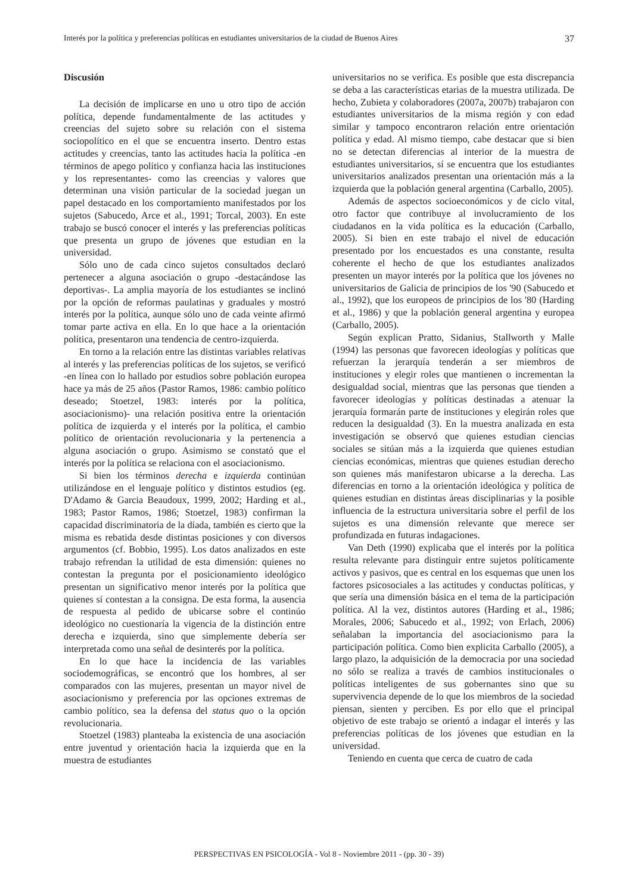Interés por la política y preferencias políticas en estudiantes universitarios de la ciudad de Buenos Aires 37
Discusión
La decisión de implicarse en uno u otro tipo de acción política, depende fundamentalmente de las actitudes y creencias del sujeto sobre su relación con el sistema sociopolítico en el que se encuentra inserto. Dentro estas actitudes y creencias, tanto las actitudes hacia la política -en términos de apego político y confianza hacia las instituciones y los representantes- como las creencias y valores que determinan una visión particular de la sociedad juegan un papel destacado en los comportamiento manifestados por los sujetos (Sabucedo, Arce et al., 1991; Torcal, 2003). En este trabajo se buscó conocer el interés y las preferencias políticas que presenta un grupo de jóvenes que estudian en la universidad.
Sólo uno de cada cinco sujetos consultados declaró pertenecer a alguna asociación o grupo -destacándose las deportivas-. La amplia mayoría de los estudiantes se inclinó por la opción de reformas paulatinas y graduales y mostró interés por la política, aunque sólo uno de cada veinte afirmó tomar parte activa en ella. En lo que hace a la orientación política, presentaron una tendencia de centro-izquierda.
En torno a la relación entre las distintas variables relativas al interés y las preferencias políticas de los sujetos, se verificó -en línea con lo hallado por estudios sobre población europea hace ya más de 25 años (Pastor Ramos, 1986: cambio político deseado; Stoetzel, 1983: interés por la política, asociacionismo)- una relación positiva entre la orientación política de izquierda y el interés por la política, el cambio político de orientación revolucionaria y la pertenencia a alguna asociación o grupo. Asimismo se constató que el interés por la política se relaciona con el asociacionismo.
Si bien los términos derecha e izquierda continúan utilizándose en el lenguaje político y distintos estudios (eg. D'Adamo & Garcia Beaudoux, 1999, 2002; Harding et al., 1983; Pastor Ramos, 1986; Stoetzel, 1983) confirman la capacidad discriminatoria de la díada, también es cierto que la misma es rebatida desde distintas posiciones y con diversos argumentos (cf. Bobbio, 1995). Los datos analizados en este trabajo refrendan la utilidad de esta dimensión: quienes no contestan la pregunta por el posicionamiento ideológico presentan un significativo menor interés por la política que quienes sí contestan a la consigna. De esta forma, la ausencia de respuesta al pedido de ubicarse sobre el continúo ideológico no cuestionaría la vigencia de la distinción entre derecha e izquierda, sino que simplemente debería ser interpretada como una señal de desinterés por la política.
En lo que hace la incidencia de las variables sociodemográficas, se encontró que los hombres, al ser comparados con las mujeres, presentan un mayor nivel de asociacionismo y preferencia por las opciones extremas de cambio político, sea la defensa del status quo o la opción revolucionaria.
Stoetzel (1983) planteaba la existencia de una asociación entre juventud y orientación hacia la izquierda que en la muestra de estudiantes
universitarios no se verifica. Es posible que esta discrepancia se deba a las características etarias de la muestra utilizada. De hecho, Zubieta y colaboradores (2007a, 2007b) trabajaron con estudiantes universitarios de la misma región y con edad similar y tampoco encontraron relación entre orientación política y edad. Al mismo tiempo, cabe destacar que si bien no se detectan diferencias al interior de la muestra de estudiantes universitarios, sí se encuentra que los estudiantes universitarios analizados presentan una orientación más a la izquierda que la población general argentina (Carballo, 2005).
Además de aspectos socioeconómicos y de ciclo vital, otro factor que contribuye al involucramiento de los ciudadanos en la vida política es la educación (Carballo, 2005). Si bien en este trabajo el nivel de educación presentado por los encuestados es una constante, resulta coherente el hecho de que los estudiantes analizados presenten un mayor interés por la política que los jóvenes no universitarios de Galicia de principios de los '90 (Sabucedo et al., 1992), que los europeos de principios de los '80 (Harding et al., 1986) y que la población general argentina y europea (Carballo, 2005).
Según explican Pratto, Sidanius, Stallworth y Malle (1994) las personas que favorecen ideologías y políticas que refuerzan la jerarquía tenderán a ser miembros de instituciones y elegir roles que mantienen o incrementan la desigualdad social, mientras que las personas que tienden a favorecer ideologías y políticas destinadas a atenuar la jerarquía formarán parte de instituciones y elegirán roles que reducen la desigualdad (3). En la muestra analizada en esta investigación se observó que quienes estudian ciencias sociales se sitúan más a la izquierda que quienes estudian ciencias económicas, mientras que quienes estudian derecho son quienes más manifestaron ubicarse a la derecha. Las diferencias en torno a la orientación ideológica y política de quienes estudian en distintas áreas disciplinarias y la posible influencia de la estructura universitaria sobre el perfil de los sujetos es una dimensión relevante que merece ser profundizada en futuras indagaciones.
Van Deth (1990) explicaba que el interés por la política resulta relevante para distinguir entre sujetos políticamente activos y pasivos, que es central en los esquemas que unen los factores psicosociales a las actitudes y conductas políticas, y que sería una dimensión básica en el tema de la participación política. Al la vez, distintos autores (Harding et al., 1986; Morales, 2006; Sabucedo et al., 1992; von Erlach, 2006) señalaban la importancia del asociacionismo para la participación política. Como bien explicita Carballo (2005), a largo plazo, la adquisición de la democracia por una sociedad no sólo se realiza a través de cambios institucionales o políticas inteligentes de sus gobernantes sino que su supervivencia depende de lo que los miembros de la sociedad piensan, sienten y perciben. Es por ello que el principal objetivo de este trabajo se orientó a indagar el interés y las preferencias políticas de los jóvenes que estudian en la universidad.
Teniendo en cuenta que cerca de cuatro de cada
PERSPECTIVAS EN PSICOLOGÍA - Vol 8 - Noviembre 2011 - (pp. 30 - 39)